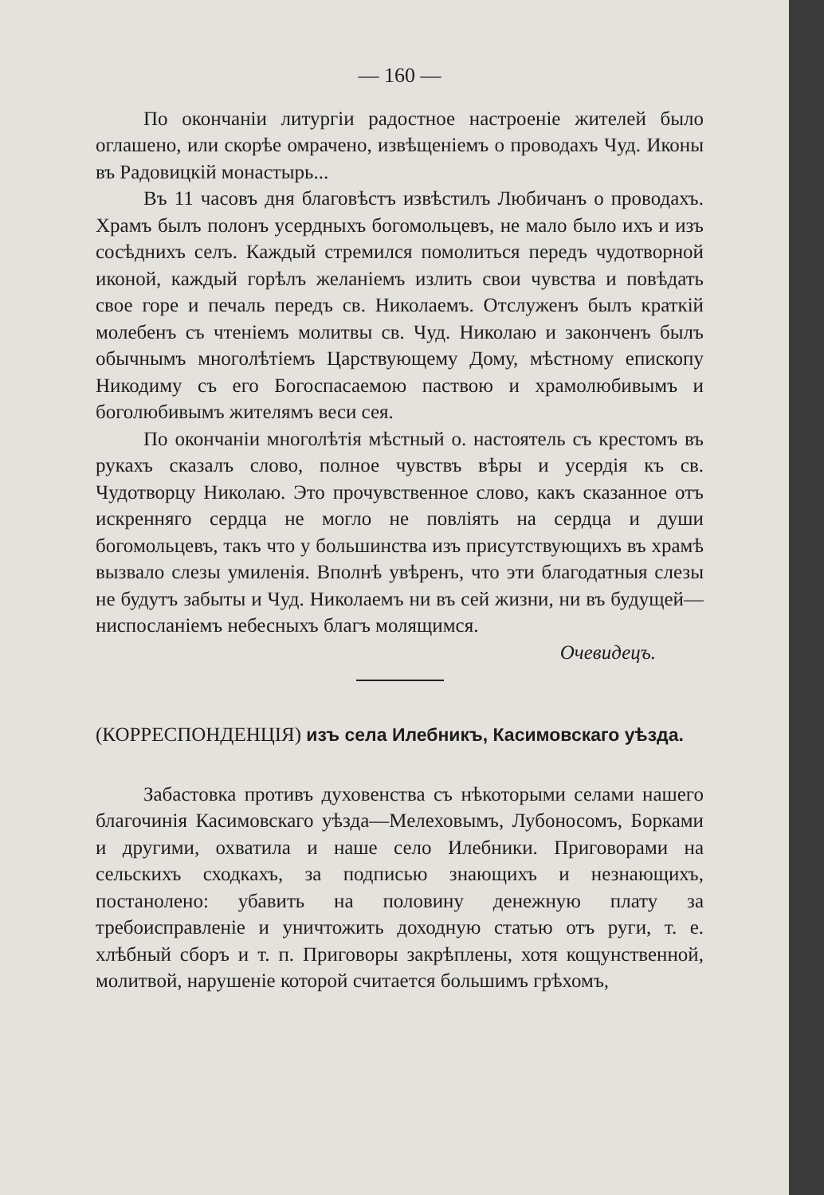— 160 —
По окончанiи литургiи радостное настроенiе жителей было оглашено, или скорѣе омрачено, извѣщенiемъ о проводахъ Чуд. Иконы въ Радовицкiй монастырь...
Въ 11 часовъ дня благовѣстъ извѣстилъ Любичанъ о проводахъ. Храмъ былъ полонъ усердныхъ богомольцевъ, не мало было ихъ и изъ сосѣднихъ селъ. Каждый стремился помолиться передъ чудотворной иконой, каждый горѣлъ желанiемъ излить свои чувства и повѣдать свое горе и печаль передъ св. Николаемъ. Отслуженъ былъ краткiй молебенъ съ чтенiемъ молитвы св. Чуд. Николаю и закончeнъ былъ обычнымъ многолѣтiемъ Царствующему Дому, мѣстному епископу Никодиму съ его Богоспасаемою паствою и храмолюбивымъ и боголюбивымъ жителямъ веси сея.
По окончанiи многолѣтiя мѣстный о. настоятель съ крестомъ въ рукахъ сказалъ слово, полное чувствъ вѣры и усердiя къ св. Чудотворцу Николаю. Это прочувственное слово, какъ сказанное отъ искренняго сердца не могло не повлiять на сердца и души богомольцевъ, такъ что у большинства изъ присутствующихъ въ храмѣ вызвало слезы умиленiя. Вполнѣ увѣренъ, что эти благодатныя слезы не будутъ забыты и Чуд. Николаемъ ни въ сей жизни, ни въ будущей—ниспосланiемъ небесныхъ благъ молящимся.
Очевидецъ.
(КОРРЕСПОНДЕНЦIЯ) изъ села Илебникъ, Касимовскаго уѣзда.
Забастовка противъ духовенства съ нѣкоторыми селами нашего благочинiя Касимовскаго уѣзда—Мелеховымъ, Лубоносомъ, Борками и другими, охватила и наше село Илебники. Приговорами на сельскихъ сходкахъ, за подписью знающихъ и незнающихъ, постаноленo: убавить на половину денежную плату за требоисправленiе и уничтожить доходную статью отъ руги, т. е. хлѣбный сборъ и т. п. Приговоры закрѣплены, хотя кощунственной, молитвой, нарушенiе которой считается большимъ грѣхомъ,